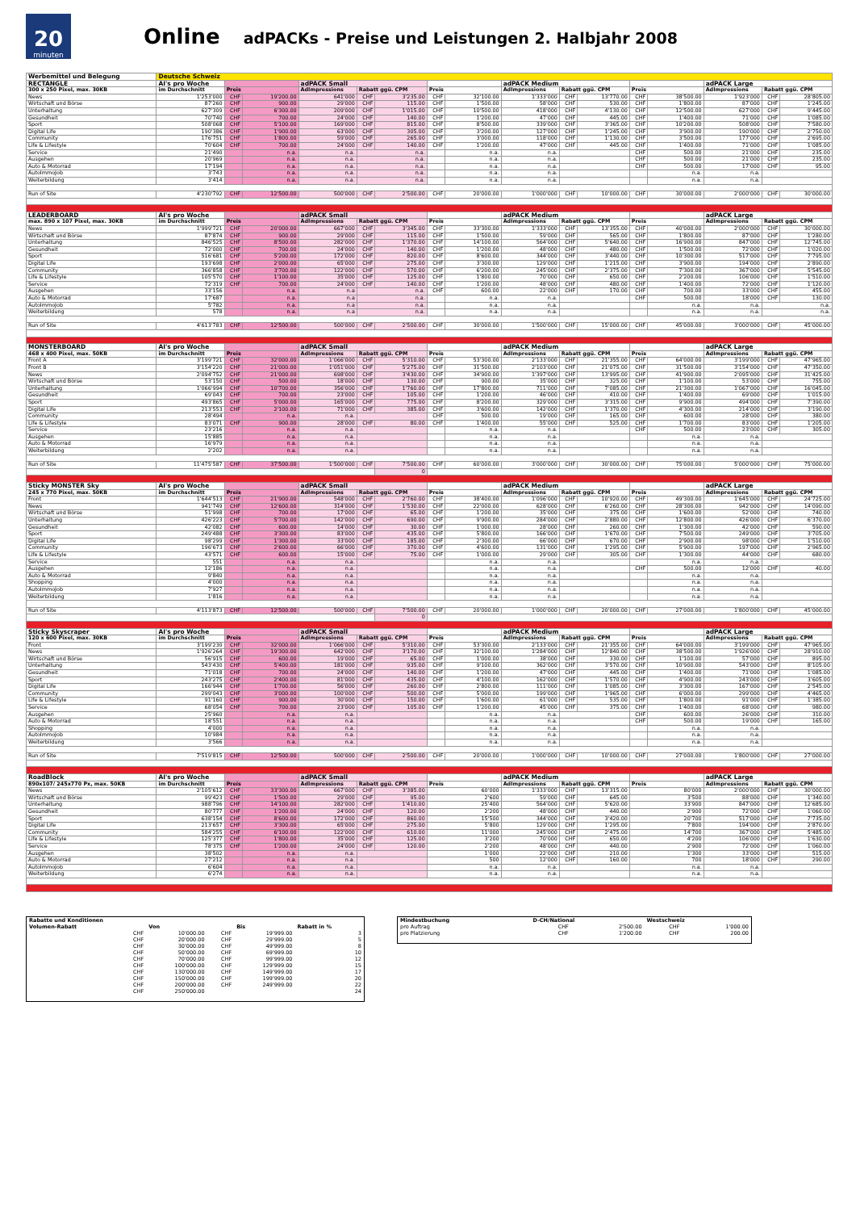20
minuten
Online adPACKs - Preise und Leistungen 2. Halbjahr 2008
| Werbemittel und Belegung | Deutsche Schweiz | | | | | | | | | | | | | | | |
| RECTANGLE | AI's pro Woche | | | adPACK Small | | | | | adPACK Medium | | | | | adPACK Large | | |
| 300 x 250 Pixel, max. 30KB | im Durchschnitt | Preis | | AdImpressions | Rabatt ggü. CPM | | Preis | | AdImpressions | Rabatt ggü. CPM | | Preis | | AdImpressions | Rabatt ggü. CPM | |
| News | 1'253'000 | CHF | 19'200.00 | 641'000 | CHF | 3'235.00 | CHF | 32'100.00 | 1'333'000 | CHF | 13'770.00 | CHF | 38'500.00 | 1'923'000 | CHF | 28'805.00 |
| Wirtschaft und Börse | 87'260 | CHF | 900.00 | 29'000 | CHF | 115.00 | CHF | 1'500.00 | 58'000 | CHF | 530.00 | CHF | 1'800.00 | 87'000 | CHF | 1'245.00 |
| Unterhaltung | 627'309 | CHF | 6'300.00 | 209'000 | CHF | 1'015.00 | CHF | 10'500.00 | 418'000 | CHF | 4'130.00 | CHF | 12'500.00 | 627'000 | CHF | 9'445.00 |
| Gesundheit | 70'740 | CHF | 700.00 | 24'000 | CHF | 140.00 | CHF | 1'200.00 | 47'000 | CHF | 445.00 | CHF | 1'400.00 | 71'000 | CHF | 1'085.00 |
| Sport | 508'068 | CHF | 5'100.00 | 169'000 | CHF | 815.00 | CHF | 8'500.00 | 339'000 | CHF | 3'365.00 | CHF | 10'200.00 | 508'000 | CHF | 7'580.00 |
| Digital Life | 190'386 | CHF | 1'900.00 | 63'000 | CHF | 305.00 | CHF | 3'200.00 | 127'000 | CHF | 1'245.00 | CHF | 3'900.00 | 190'000 | CHF | 2'750.00 |
| Community | 176'751 | CHF | 1'800.00 | 59'000 | CHF | 265.00 | CHF | 3'000.00 | 118'000 | CHF | 1'130.00 | CHF | 3'500.00 | 177'000 | CHF | 2'695.00 |
| Life & Lifestyle | 70'604 | CHF | 700.00 | 24'000 | CHF | 140.00 | CHF | 1'200.00 | 47'000 | CHF | 445.00 | CHF | 1'400.00 | 71'000 | CHF | 1'085.00 |
| Service | 21'490 | | n.a. | n.a. | n.a. | | | n.a. | n.a. | | | CHF | 500.00 | 21'000 | CHF | 235.00 |
| Ausgehen | 20'969 | | n.a. | n.a. | n.a. | | | n.a. | n.a. | | | CHF | 500.00 | 21'000 | CHF | 235.00 |
| Auto & Motorrad | 17'194 | | n.a. | n.a. | n.a. | | | n.a. | n.a. | | | CHF | 500.00 | 17'000 | CHF | 95.00 |
| AutoImmoJob | 3'743 | | n.a. | n.a. | n.a. | | | n.a. | n.a. | | | | n.a. | n.a. | | |
| Weiterbildung | 3'414 | | n.a. | n.a. | n.a. | | | n.a. | n.a. | | | | n.a. | n.a. | | |
| Run of Site | 4'230'792 | CHF | 12'500.00 | 500'000 | CHF | 2'500.00 | CHF | 20'000.00 | 1'000'000 | CHF | 10'000.00 | CHF | 30'000.00 | 2'000'000 | CHF | 30'000.00 |
| LEADERBOARD | AI's pro Woche | | | adPACK Small | | | | | adPACK Medium | | | | | adPACK Large | | |
| max. 890 x 107 Pixel, max. 30KB | im Durchschnitt | Preis | | AdImpressions | Rabatt ggü. CPM | | Preis | | AdImpressions | Rabatt ggü. CPM | | Preis | | AdImpressions | Rabatt ggü. CPM | |
| News | 1'999'721 | CHF | 20'000.00 | 667'000 | CHF | 3'345.00 | CHF | 33'300.00 | 1'333'000 | CHF | 13'355.00 | CHF | 40'000.00 | 2'000'000 | CHF | 30'000.00 |
| Wirtschaft und Börse | 87'874 | CHF | 900.00 | 29'000 | CHF | 115.00 | CHF | 1'500.00 | 59'000 | CHF | 565.00 | CHF | 1'800.00 | 87'000 | CHF | 1'280.00 |
| Unterhaltung | 846'525 | CHF | 8'500.00 | 282'000 | CHF | 1'370.00 | CHF | 14'100.00 | 564'000 | CHF | 5'640.00 | CHF | 16'900.00 | 847'000 | CHF | 12'745.00 |
| Gesundheit | 72'000 | CHF | 700.00 | 24'000 | CHF | 140.00 | CHF | 1'200.00 | 48'000 | CHF | 480.00 | CHF | 1'500.00 | 72'000 | CHF | 1'020.00 |
| Sport | 516'681 | CHF | 5'200.00 | 172'000 | CHF | 820.00 | CHF | 8'600.00 | 344'000 | CHF | 3'440.00 | CHF | 10'300.00 | 517'000 | CHF | 7'795.00 |
| Digital Life | 193'698 | CHF | 2'000.00 | 65'000 | CHF | 275.00 | CHF | 3'300.00 | 129'000 | CHF | 1'215.00 | CHF | 3'900.00 | 194'000 | CHF | 2'890.00 |
| Community | 366'858 | CHF | 3'700.00 | 122'000 | CHF | 570.00 | CHF | 6'200.00 | 245'000 | CHF | 2'375.00 | CHF | 7'300.00 | 367'000 | CHF | 5'545.00 |
| Life & Lifestyle | 105'570 | CHF | 1'100.00 | 35'000 | CHF | 125.00 | CHF | 1'800.00 | 70'000 | CHF | 650.00 | CHF | 2'200.00 | 106'000 | CHF | 1'510.00 |
| Service | 72'319 | CHF | 700.00 | 24'000 | CHF | 140.00 | CHF | 1'200.00 | 48'000 | CHF | 480.00 | CHF | 1'400.00 | 72'000 | CHF | 1'120.00 |
| Ausgehen | 33'156 | | n.a. | n.a | n.a. | | CHF | 600.00 | 22'000 | CHF | 170.00 | CHF | 700.00 | 33'000 | CHF | 455.00 |
| Auto & Motorrad | 17'687 | | n.a. | n.a | n.a. | | | n.a. | n.a. | | | CHF | 500.00 | 18'000 | CHF | 130.00 |
| AutoImmoJob | 5'782 | | n.a. | n.a | n.a. | | | n.a. | n.a. | | | | n.a. | n.a. | n.a. | |
| Weiterbildung | 578 | | n.a. | n.a | n.a. | | | n.a. | n.a. | | | | n.a. | n.a. | n.a. | |
| Run of Site | 4'613'783 | CHF | 12'500.00 | 500'000 | CHF | 2'500.00 | CHF | 30'000.00 | 1'500'000 | CHF | 15'000.00 | CHF | 45'000.00 | 3'000'000 | CHF | 45'000.00 |
| MONSTERBOARD | AI's pro Woche | | | adPACK Small | | | | | adPACK Medium | | | | | adPACK Large | | |
| 468 x 400 Pixel, max. 50KB | im Durchschnitt | Preis | | AdImpressions | Rabatt ggü. CPM | | Preis | | AdImpressions | Rabatt ggü. CPM | | Preis | | AdImpressions | Rabatt ggü. CPM | |
| Front A | 3'199'721 | CHF | 32'000.00 | 1'066'000 | CHF | 5'310.00 | CHF | 53'300.00 | 2'133'000 | CHF | 21'355.00 | CHF | 64'000.00 | 3'199'000 | CHF | 47'965.00 |
| Front B | 3'154'220 | CHF | 21'000.00 | 1'051'000 | CHF | 5'275.00 | CHF | 31'500.00 | 2'103'000 | CHF | 21'075.00 | CHF | 31'500.00 | 3'154'000 | CHF | 47'350.00 |
| News | 2'094'752 | CHF | 21'000.00 | 698'000 | CHF | 3'430.00 | CHF | 34'900.00 | 1'397'000 | CHF | 13'995.00 | CHF | 41'900.00 | 2'095'000 | CHF | 31'425.00 |
| Wirtschaft und Börse | 53'150 | CHF | 500.00 | 18'000 | CHF | 130.00 | CHF | 900.00 | 35'000 | CHF | 325.00 | CHF | 1'100.00 | 53'000 | CHF | 755.00 |
| Unterhaltung | 1'066'994 | CHF | 10'700.00 | 356'000 | CHF | 1'760.00 | CHF | 17'800.00 | 711'000 | CHF | 7'085.00 | CHF | 21'300.00 | 1'067'000 | CHF | 16'045.00 |
| Gesundheit | 69'043 | CHF | 700.00 | 23'000 | CHF | 105.00 | CHF | 1'200.00 | 46'000 | CHF | 410.00 | CHF | 1'400.00 | 69'000 | CHF | 1'015.00 |
| Sport | 493'865 | CHF | 5'000.00 | 165'000 | CHF | 775.00 | CHF | 8'200.00 | 329'000 | CHF | 3'315.00 | CHF | 9'900.00 | 494'000 | CHF | 7'390.00 |
| Digital Life | 213'553 | CHF | 2'100.00 | 71'000 | CHF | 385.00 | CHF | 3'600.00 | 142'000 | CHF | 1'370.00 | CHF | 4'300.00 | 214'000 | CHF | 3'190.00 |
| Community | 28'494 | | n.a. | n.a. | | | CHF | 500.00 | 19'000 | CHF | 165.00 | CHF | 600.00 | 28'000 | CHF | 380.00 |
| Life & Lifestyle | 83'071 | CHF | 900.00 | 28'000 | CHF | 80.00 | CHF | 1'400.00 | 55'000 | CHF | 525.00 | CHF | 1'700.00 | 83'000 | CHF | 1'205.00 |
| Service | 23'216 | | n.a. | n.a. | | | | n.a. | n.a. | | | CHF | 500.00 | 23'000 | CHF | 305.00 |
| Ausgehen | 15'885 | | n.a. | n.a. | | | | n.a. | n.a. | | | | n.a. | n.a. | | |
| Auto & Motorrad | 16'979 | | n.a. | n.a. | | | | n.a. | n.a. | | | | n.a. | n.a. | | |
| Weiterbildung | 2'202 | | n.a. | n.a. | | | | n.a. | n.a. | | | | n.a. | n.a. | | |
| Run of Site | 11'475'587 | CHF | 37'500.00 | 1'500'000 | CHF | 7'500.00 | CHF | 60'000.00 | 3'000'000 | CHF | 30'000.00 | CHF | 75'000.00 | 5'000'000 | CHF | 75'000.00 |
| | | | | | | 0 | | | | | | | | | | |
| Sticky MONSTER Sky | AI's pro Woche | | | adPACK Small | | | | | adPACK Medium | | | | | adPACK Large | | |
| 245 x 770 Pixel, max. 50KB | im Durchschnitt | Preis | | AdImpressions | Rabatt ggü. CPM | | Preis | | AdImpressions | Rabatt ggü. CPM | | Preis | | AdImpressions | Rabatt ggü. CPM | |
| Front | 1'644'513 | CHF | 21'900.00 | 548'000 | CHF | 2'760.00 | CHF | 38'400.00 | 1'096'000 | CHF | 10'920.00 | CHF | 49'300.00 | 1'645'000 | CHF | 24'725.00 |
| News | 941'749 | CHF | 12'600.00 | 314'000 | CHF | 1'530.00 | CHF | 22'000.00 | 628'000 | CHF | 6'260.00 | CHF | 28'300.00 | 942'000 | CHF | 14'090.00 |
| Wirtschaft und Börse | 51'998 | CHF | 700.00 | 17'000 | CHF | 65.00 | CHF | 1'200.00 | 35'000 | CHF | 375.00 | CHF | 1'600.00 | 52'000 | CHF | 740.00 |
| Unterhaltung | 426'223 | CHF | 5'700.00 | 142'000 | CHF | 690.00 | CHF | 9'900.00 | 284'000 | CHF | 2'880.00 | CHF | 12'800.00 | 426'000 | CHF | 6'370.00 |
| Gesundheit | 42'082 | CHF | 600.00 | 14'000 | CHF | 30.00 | CHF | 1'000.00 | 28'000 | CHF | 260.00 | CHF | 1'300.00 | 42'000 | CHF | 590.00 |
| Sport | 249'488 | CHF | 3'300.00 | 83'000 | CHF | 435.00 | CHF | 5'800.00 | 166'000 | CHF | 1'670.00 | CHF | 7'500.00 | 249'000 | CHF | 3'705.00 |
| Digital Life | 98'299 | CHF | 1'300.00 | 33'000 | CHF | 185.00 | CHF | 2'300.00 | 66'000 | CHF | 670.00 | CHF | 2'900.00 | 98'000 | CHF | 1'510.00 |
| Community | 196'673 | CHF | 2'600.00 | 66'000 | CHF | 370.00 | CHF | 4'600.00 | 131'000 | CHF | 1'295.00 | CHF | 5'900.00 | 197'000 | CHF | 2'965.00 |
| Life & Lifestyle | 43'571 | CHF | 600.00 | 15'000 | CHF | 75.00 | CHF | 1'000.00 | 29'000 | CHF | 305.00 | CHF | 1'300.00 | 44'000 | CHF | 680.00 |
| Service | 551 | | n.a. | n.a. | | | | n.a. | n.a. | | | | n.a. | n.a. | | |
| Ausgehen | 12'186 | | n.a. | n.a. | | | | n.a. | n.a. | | | CHF | 500.00 | 12'000 | CHF | 40.00 |
| Auto & Motorrad | 9'840 | | n.a. | n.a. | | | | n.a. | n.a. | | | | n.a. | n.a. | | |
| Shopping | 4'000 | | n.a. | n.a. | | | | n.a. | n.a. | | | | n.a. | n.a. | | |
| AutoImmoJob | 7'927 | | n.a. | n.a. | | | | n.a. | n.a. | | | | n.a. | n.a. | | |
| Weiterbildung | 1'816 | | n.a. | n.a. | | | | n.a. | n.a. | | | | n.a. | n.a. | | |
| Run of Site | 4'113'873 | CHF | 12'500.00 | 500'000 | CHF | 7'500.00 | CHF | 20'000.00 | 1'000'000 | CHF | 20'000.00 | CHF | 27'000.00 | 1'800'000 | CHF | 45'000.00 |
| | | | | | | 0 | | | | | | | | | | |
| Sticky Skyscraper | AI's pro Woche | | | adPACK Small | | | | | adPACK Medium | | | | | adPACK Large | | |
| 120 x 600 Pixel, max. 30KB | im Durchschnitt | Preis | | AdImpressions | Rabatt ggü. CPM | | Preis | | AdImpressions | Rabatt ggü. CPM | | Preis | | AdImpressions | Rabatt ggü. CPM | |
| Front | 3'199'230 | CHF | 32'000.00 | 1'066'000 | CHF | 5'310.00 | CHF | 53'300.00 | 2'133'000 | CHF | 21'355.00 | CHF | 64'000.00 | 3'199'000 | CHF | 47'965.00 |
| News | 1'926'264 | CHF | 19'300.00 | 642'000 | CHF | 3'170.00 | CHF | 32'100.00 | 1'284'000 | CHF | 12'840.00 | CHF | 38'500.00 | 1'926'000 | CHF | 28'910.00 |
| Wirtschaft und Börse | 56'915 | CHF | 600.00 | 19'000 | CHF | 65.00 | CHF | 1'000.00 | 38'000 | CHF | 330.00 | CHF | 1'100.00 | 57'000 | CHF | 895.00 |
| Unterhaltung | 543'430 | CHF | 5'400.00 | 181'000 | CHF | 935.00 | CHF | 9'100.00 | 362'000 | CHF | 3'570.00 | CHF | 10'900.00 | 543'000 | CHF | 8'105.00 |
| Gesundheit | 71'018 | CHF | 700.00 | 24'000 | CHF | 140.00 | CHF | 1'200.00 | 47'000 | CHF | 445.00 | CHF | 1'400.00 | 71'000 | CHF | 1'085.00 |
| Sport | 243'275 | CHF | 2'400.00 | 81'000 | CHF | 435.00 | CHF | 4'100.00 | 162'000 | CHF | 1'570.00 | CHF | 4'900.00 | 243'000 | CHF | 3'605.00 |
| Digital Life | 166'944 | CHF | 1'700.00 | 56'000 | CHF | 260.00 | CHF | 2'800.00 | 111'000 | CHF | 1'085.00 | CHF | 3'300.00 | 167'000 | CHF | 2'545.00 |
| Community | 299'043 | CHF | 3'000.00 | 100'000 | CHF | 500.00 | CHF | 5'000.00 | 199'000 | CHF | 1'965.00 | CHF | 6'000.00 | 299'000 | CHF | 4'465.00 |
| Life & Lifestyle | 91'160 | CHF | 900.00 | 30'000 | CHF | 150.00 | CHF | 1'600.00 | 61'000 | CHF | 535.00 | CHF | 1'800.00 | 91'000 | CHF | 1'385.00 |
| Service | 68'054 | CHF | 700.00 | 23'000 | CHF | 105.00 | CHF | 1'200.00 | 45'000 | CHF | 375.00 | CHF | 1'400.00 | 68'000 | CHF | 980.00 |
| Ausgehen | 25'960 | | n.a. | n.a. | | | | n.a. | n.a. | | | CHF | 600.00 | 26'000 | CHF | 310.00 |
| Auto & Motorrad | 18'551 | | n.a. | n.a. | | | | n.a. | n.a. | | | CHF | 500.00 | 19'000 | CHF | 165.00 |
| Shopping | 4'000 | | n.a. | n.a. | | | | n.a. | n.a. | | | | n.a. | n.a. | | |
| AutoImmoJob | 10'984 | | n.a. | n.a. | | | | n.a. | n.a. | | | | n.a. | n.a. | | |
| Weiterbildung | 3'566 | | n.a. | n.a. | | | | n.a. | n.a. | | | | n.a. | n.a. | | |
| Run of Site | 7'519'815 | CHF | 12'500.00 | 500'000 | CHF | 2'500.00 | CHF | 20'000.00 | 1'000'000 | CHF | 10'000.00 | CHF | 27'000.00 | 1'800'000 | CHF | 27'000.00 |
| RoadBlock | AI's pro Woche | | | adPACK Small | | | | | adPACK Medium | | | | | adPACK Large | | |
| 890x107/ 245x770 Px, max. 50KB | im Durchschnitt | Preis | | AdImpressions | Rabatt ggü. CPM | | Preis | | AdImpressions | Rabatt ggü. CPM | | Preis | | AdImpressions | Rabatt ggü. CPM | |
| News | 2'105'612 | CHF | 33'300.00 | 667'000 | CHF | 3'385.00 | 60'000 | | 1'333'000 | CHF | 13'315.00 | 80'000 | | 2'000'000 | CHF | 30'000.00 |
| Wirtschaft und Börse | 99'423 | CHF | 1'500.00 | 29'000 | CHF | 95.00 | 2'600 | | 59'000 | CHF | 645.00 | 3'500 | | 88'000 | CHF | 1'340.00 |
| Unterhaltung | 988'796 | CHF | 14'100.00 | 282'000 | CHF | 1'410.00 | 25'400 | | 564'000 | CHF | 5'620.00 | 33'900 | | 847'000 | CHF | 12'685.00 |
| Gesundheit | 80'777 | CHF | 1'200.00 | 24'000 | CHF | 120.00 | 2'200 | | 48'000 | CHF | 440.00 | 2'900 | | 72'000 | CHF | 1'060.00 |
| Sport | 638'154 | CHF | 8'600.00 | 172'000 | CHF | 860.00 | 15'500 | | 344'000 | CHF | 3'420.00 | 20'700 | | 517'000 | CHF | 7'735.00 |
| Digital Life | 213'657 | CHF | 3'300.00 | 65'000 | CHF | 275.00 | 5'800 | | 129'000 | CHF | 1'295.00 | 7'800 | | 194'000 | CHF | 2'870.00 |
| Community | 584'255 | CHF | 6'100.00 | 122'000 | CHF | 610.00 | 11'000 | | 245'000 | CHF | 2'475.00 | 14'700 | | 367'000 | CHF | 5'485.00 |
| Life & Lifestyle | 125'377 | CHF | 1'800.00 | 35'000 | CHF | 125.00 | 3'200 | | 70'000 | CHF | 650.00 | 4'200 | | 106'000 | CHF | 1'630.00 |
| Service | 78'375 | CHF | 1'200.00 | 24'000 | CHF | 120.00 | 2'200 | | 48'000 | CHF | 440.00 | 2'900 | | 72'000 | CHF | 1'060.00 |
| Ausgehen | 38'502 | | n.a. | n.a. | | | 1'000 | | 22'000 | CHF | 210.00 | 1'300 | | 33'000 | CHF | 515.00 |
| Auto & Motorrad | 27'212 | | n.a. | n.a. | | | 500 | | 12'000 | CHF | 160.00 | 700 | | 18'000 | CHF | 290.00 |
| AutoImmoJob | 6'604 | | n.a. | n.a. | | | n.a. | | n.a. | | | n.a. | | n.a. | | |
| Weiterbildung | 6'274 | | n.a. | n.a. | | | n.a. | | n.a. | | | n.a. | | n.a. | | |
| Rabatte und Konditionen | | | | | |
| --- | --- | --- | --- | --- | --- |
| Volumen-Rabatt | | Von | | Bis | Rabatt in % |
| | CHF | 10'000.00 | CHF | 19'999.00 | 3 |
| | CHF | 20'000.00 | CHF | 29'999.00 | 5 |
| | CHF | 30'000.00 | CHF | 49'999.00 | 8 |
| | CHF | 50'000.00 | CHF | 69'999.00 | 10 |
| | CHF | 70'000.00 | CHF | 99'999.00 | 12 |
| | CHF | 100'000.00 | CHF | 129'999.00 | 15 |
| | CHF | 130'000.00 | CHF | 149'999.00 | 17 |
| | CHF | 150'000.00 | CHF | 199'999.00 | 20 |
| | CHF | 200'000.00 | CHF | 249'999.00 | 22 |
| | CHF | 250'000.00 | | | 24 |
| Mindestbuchung | D-CH/National | | Westschweiz | |
| --- | --- | --- | --- | --- |
| pro Auftrag | CHF | 2'500.00 | CHF | 1'000.00 |
| pro Platzierung | CHF | 1'200.00 | CHF | 200.00 |